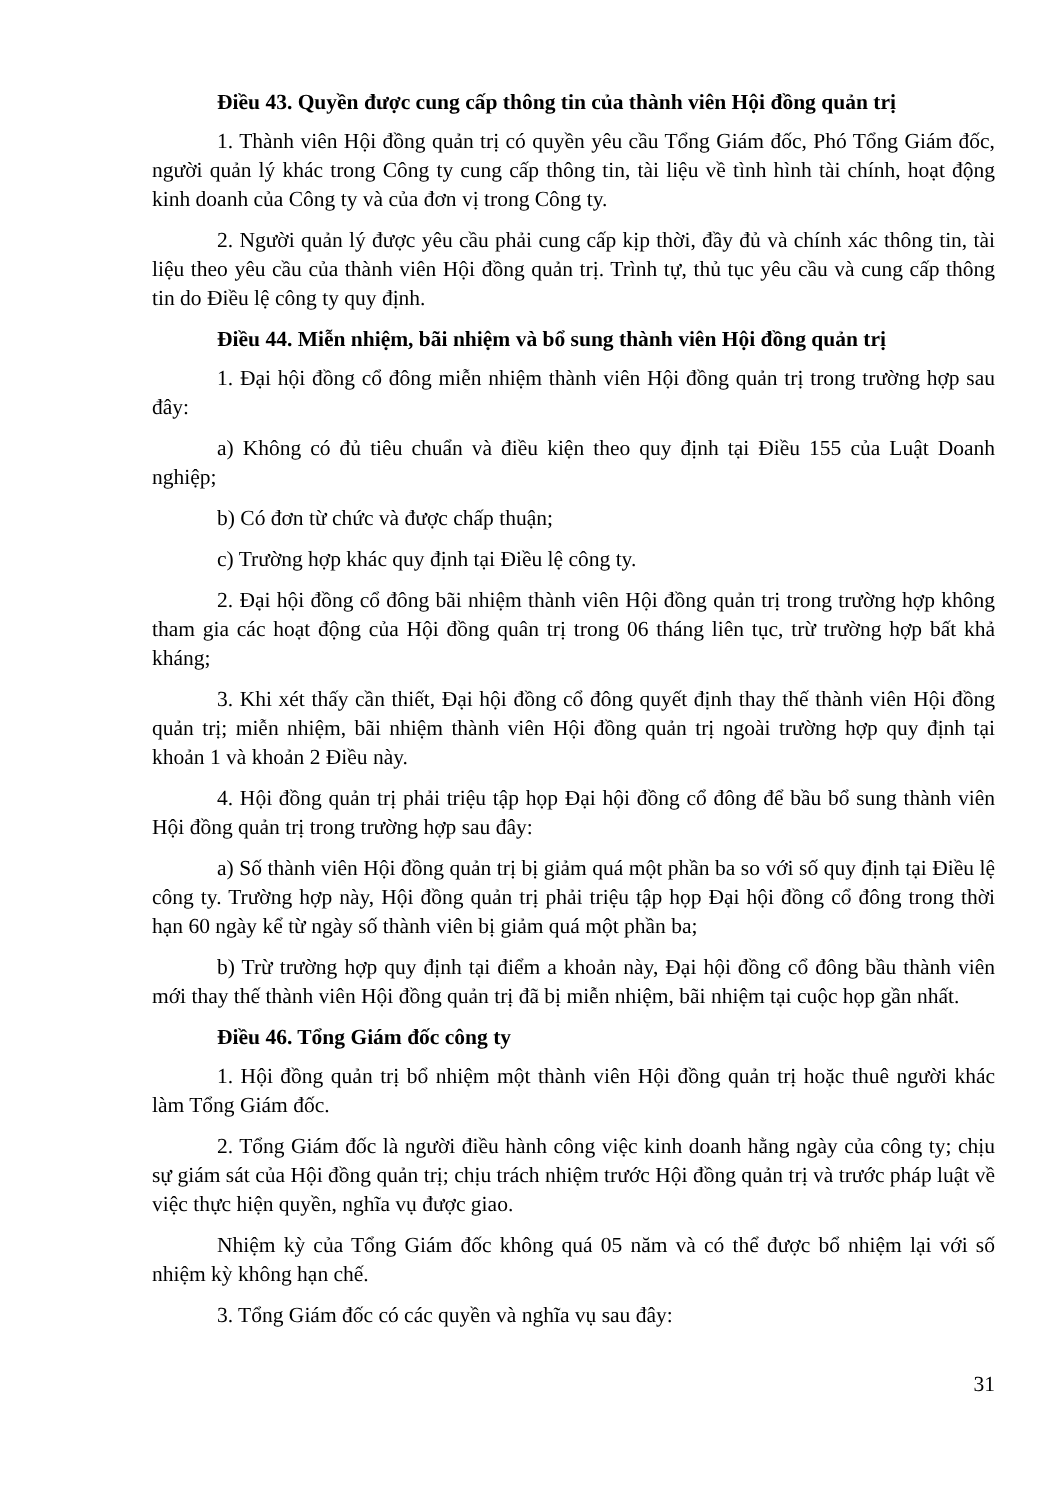Điều 43. Quyền được cung cấp thông tin của thành viên Hội đồng quản trị
1. Thành viên Hội đồng quản trị có quyền yêu cầu Tổng Giám đốc, Phó Tổng Giám đốc, người quản lý khác trong Công ty cung cấp thông tin, tài liệu về tình hình tài chính, hoạt động kinh doanh của Công ty và của đơn vị trong Công ty.
2. Người quản lý được yêu cầu phải cung cấp kịp thời, đầy đủ và chính xác thông tin, tài liệu theo yêu cầu của thành viên Hội đồng quản trị. Trình tự, thủ tục yêu cầu và cung cấp thông tin do Điều lệ công ty quy định.
Điều 44. Miễn nhiệm, bãi nhiệm và bổ sung thành viên Hội đồng quản trị
1. Đại hội đồng cổ đông miễn nhiệm thành viên Hội đồng quản trị trong trường hợp sau đây:
a) Không có đủ tiêu chuẩn và điều kiện theo quy định tại Điều 155 của Luật Doanh nghiệp;
b) Có đơn từ chức và được chấp thuận;
c) Trường hợp khác quy định tại Điều lệ công ty.
2. Đại hội đồng cổ đông bãi nhiệm thành viên Hội đồng quản trị trong trường hợp không tham gia các hoạt động của Hội đồng quân trị trong 06 tháng liên tục, trừ trường hợp bất khả kháng;
3. Khi xét thấy cần thiết, Đại hội đồng cổ đông quyết định thay thế thành viên Hội đồng quản trị; miễn nhiệm, bãi nhiệm thành viên Hội đồng quản trị ngoài trường hợp quy định tại khoản 1 và khoản 2 Điều này.
4. Hội đồng quản trị phải triệu tập họp Đại hội đồng cổ đông để bầu bổ sung thành viên Hội đồng quản trị trong trường hợp sau đây:
a) Số thành viên Hội đồng quản trị bị giảm quá một phần ba so với số quy định tại Điều lệ công ty. Trường hợp này, Hội đồng quản trị phải triệu tập họp Đại hội đồng cổ đông trong thời hạn 60 ngày kể từ ngày số thành viên bị giảm quá một phần ba;
b) Trừ trường hợp quy định tại điểm a khoản này, Đại hội đồng cổ đông bầu thành viên mới thay thế thành viên Hội đồng quản trị đã bị miễn nhiệm, bãi nhiệm tại cuộc họp gần nhất.
Điều 46. Tổng Giám đốc công ty
1. Hội đồng quản trị bổ nhiệm một thành viên Hội đồng quản trị hoặc thuê người khác làm Tổng Giám đốc.
2. Tổng Giám đốc là người điều hành công việc kinh doanh hằng ngày của công ty; chịu sự giám sát của Hội đồng quản trị; chịu trách nhiệm trước Hội đồng quản trị và trước pháp luật về việc thực hiện quyền, nghĩa vụ được giao.
Nhiệm kỳ của Tổng Giám đốc không quá 05 năm và có thể được bổ nhiệm lại với số nhiệm kỳ không hạn chế.
3. Tổng Giám đốc có các quyền và nghĩa vụ sau đây:
31